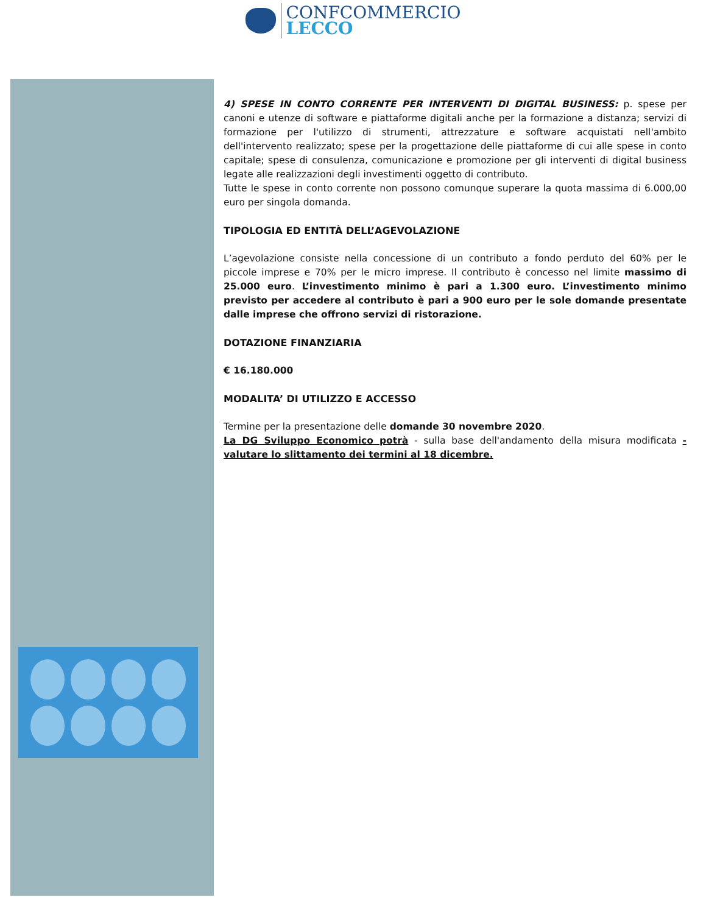CONFCOMMERCIO
LECCO
4) SPESE IN CONTO CORRENTE PER INTERVENTI DI DIGITAL BUSINESS: p. spese per canoni e utenze di software e piattaforme digitali anche per la formazione a distanza; servizi di formazione per l'utilizzo di strumenti, attrezzature e software acquistati nell'ambito dell'intervento realizzato; spese per la progettazione delle piattaforme di cui alle spese in conto capitale; spese di consulenza, comunicazione e promozione per gli interventi di digital business legate alle realizzazioni degli investimenti oggetto di contributo.
Tutte le spese in conto corrente non possono comunque superare la quota massima di 6.000,00 euro per singola domanda.
TIPOLOGIA ED ENTITÀ DELL’AGEVOLAZIONE
L’agevolazione consiste nella concessione di un contributo a fondo perduto del 60% per le piccole imprese e 70% per le micro imprese. Il contributo è concesso nel limite massimo di 25.000 euro. L’investimento minimo è pari a 1.300 euro. L’investimento minimo previsto per accedere al contributo è pari a 900 euro per le sole domande presentate dalle imprese che offrono servizi di ristorazione.
DOTAZIONE FINANZIARIA
€ 16.180.000
MODALITA’ DI UTILIZZO E ACCESSO
Termine per la presentazione delle domande 30 novembre 2020.
La DG Sviluppo Economico potrà - sulla base dell'andamento della misura modificata - valutare lo slittamento dei termini al 18 dicembre.